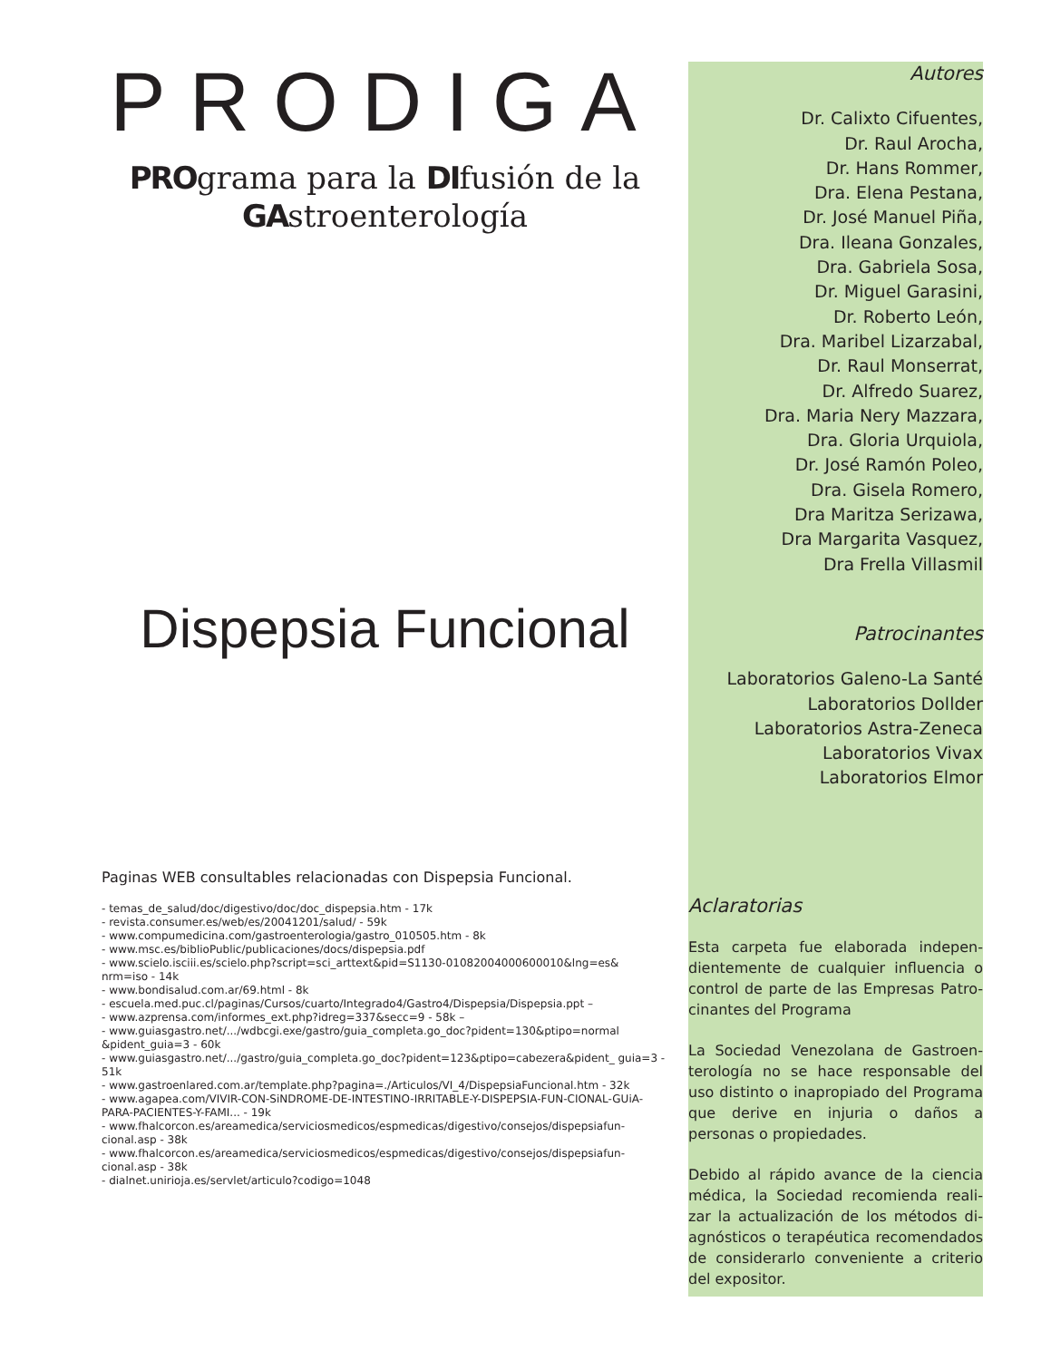PRODIGA
PROgrama para la DIfusión de la
GAstroenterología
Dispepsia Funcional
Paginas WEB consultables relacionadas con Dispepsia Funcional.
- temas_de_salud/doc/digestivo/doc/doc_dispepsia.htm - 17k
- revista.consumer.es/web/es/20041201/salud/ - 59k
- www.compumedicina.com/gastroenterologia/gastro_010505.htm - 8k
- www.msc.es/biblioPublic/publicaciones/docs/dispepsia.pdf
- www.scielo.isciii.es/scielo.php?script=sci_arttext&pid=S1130-01082004000600010&lng=es& nrm=iso - 14k
- www.bondisalud.com.ar/69.html - 8k
- escuela.med.puc.cl/paginas/Cursos/cuarto/Integrado4/Gastro4/Dispepsia/Dispepsia.ppt –
- www.azprensa.com/informes_ext.php?idreg=337&secc=9 - 58k –
- www.guiasgastro.net/.../wdbcgi.exe/gastro/guia_completa.go_doc?pident=130&ptipo=normal &pident_guia=3 - 60k
- www.guiasgastro.net/.../gastro/guia_completa.go_doc?pident=123&ptipo=cabezera&pident_ guia=3 - 51k
- www.gastroenlared.com.ar/template.php?pagina=./Articulos/VI_4/DispepsiaFuncional.htm - 32k
- www.agapea.com/VIVIR-CON-SiNDROME-DE-INTESTINO-IRRITABLE-Y-DISPEPSIA-FUN-CIONAL-GUiA-PARA-PACIENTES-Y-FAMI... - 19k
- www.fhalcorcon.es/areamedica/serviciosmedicos/espmedicas/digestivo/consejos/dispepsiafun-cional.asp - 38k
- www.fhalcorcon.es/areamedica/serviciosmedicos/espmedicas/digestivo/consejos/dispepsiafun-cional.asp - 38k
- dialnet.unirioja.es/servlet/articulo?codigo=1048
Autores
Dr. Calixto Cifuentes,
Dr. Raul Arocha,
Dr. Hans Rommer,
Dra. Elena Pestana,
Dr. José Manuel Piña,
Dra. Ileana Gonzales,
Dra. Gabriela Sosa,
Dr. Miguel Garasini,
Dr. Roberto León,
Dra. Maribel Lizarzabal,
Dr. Raul Monserrat,
Dr. Alfredo Suarez,
Dra. Maria Nery Mazzara,
Dra. Gloria Urquiola,
Dr. José Ramón Poleo,
Dra. Gisela Romero,
Dra Maritza Serizawa,
Dra Margarita Vasquez,
Dra Frella Villasmil
Patrocinantes
Laboratorios Galeno-La Santé
Laboratorios Dollder
Laboratorios Astra-Zeneca
Laboratorios Vivax
Laboratorios Elmor
Aclaratorias
Esta carpeta fue elaborada indepen-dientemente de cualquier influencia o control de parte de las Empresas Patro-cinantes del Programa
La Sociedad Venezolana de Gastroen-terología no se hace responsable del uso distinto o inapropiado del Programa que derive en injuria o daños a personas o propiedades.
Debido al rápido avance de la ciencia médica, la Sociedad recomienda reali-zar la actualización de los métodos di-agnósticos o terapéutica recomendados de considerarlo conveniente a criterio del expositor.